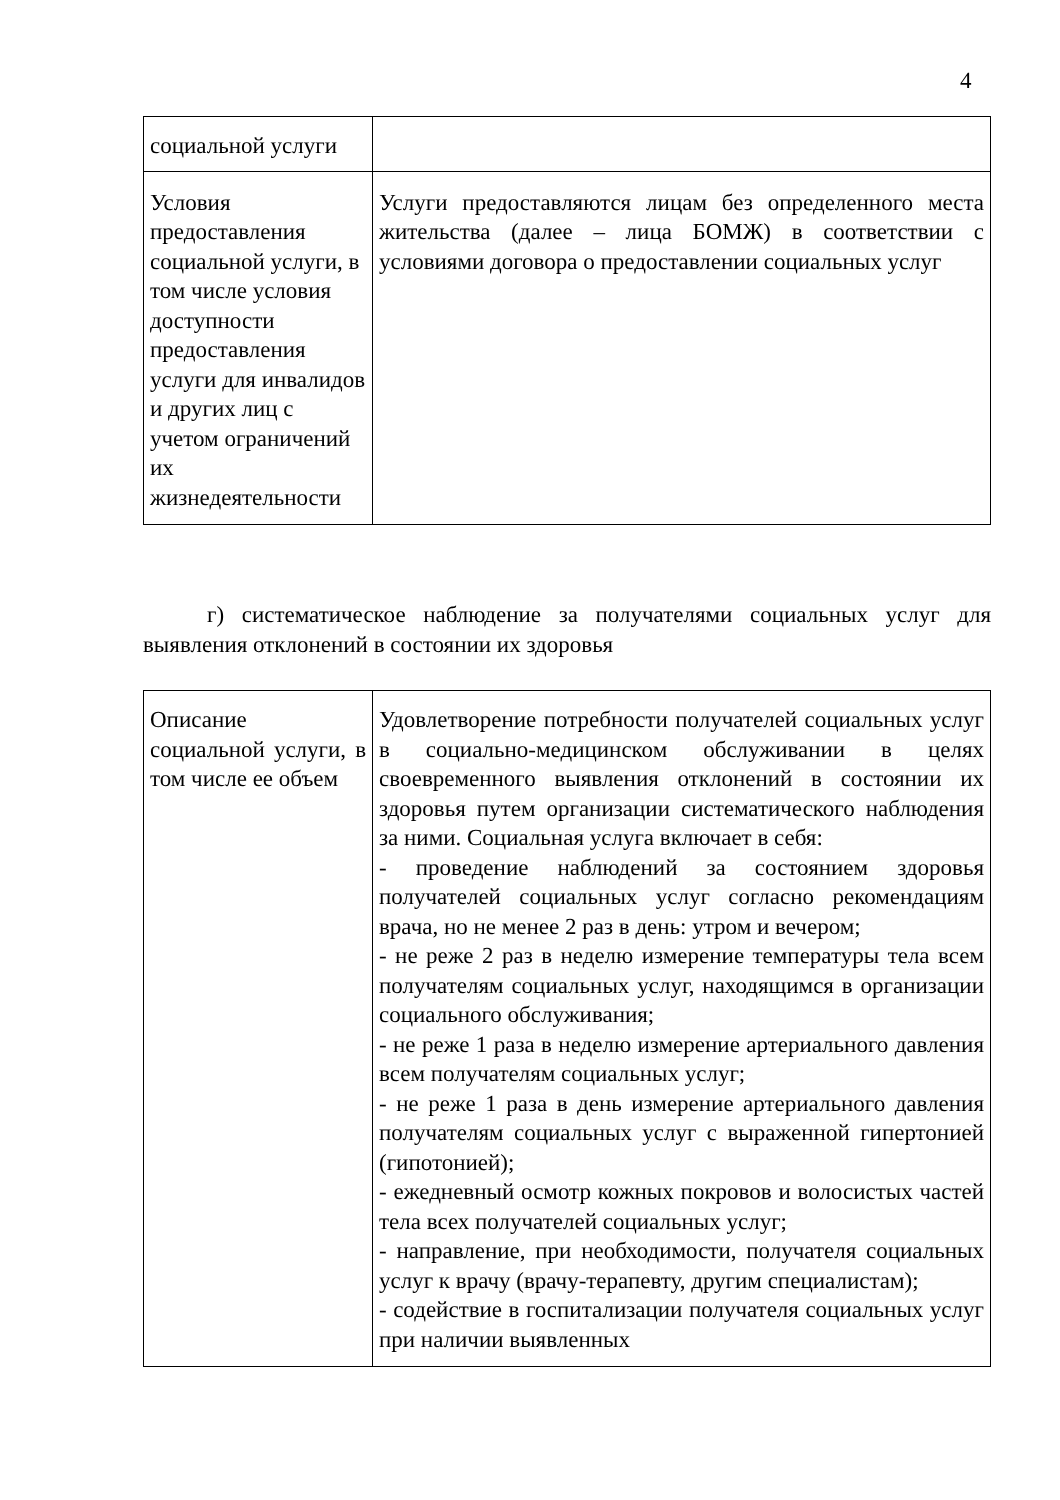4
| социальной услуги | |
| Условия предоставления социальной услуги, в том числе условия доступности предоставления услуги для инвалидов и других лиц с учетом ограничений их жизнедеятельности | Услуги предоставляются лицам без определенного места жительства (далее – лица БОМЖ) в соответствии с условиями договора о предоставлении социальных услуг |
г) систематическое наблюдение за получателями социальных услуг для выявления отклонений в состоянии их здоровья
| Описание социальной услуги, в том числе ее объем | Удовлетворение потребности получателей социальных услуг в социально-медицинском обслуживании в целях своевременного выявления отклонений в состоянии их здоровья путем организации систематического наблюдения за ними. Социальная услуга включает в себя: - проведение наблюдений за состоянием здоровья получателей социальных услуг согласно рекомендациям врача, но не менее 2 раз в день: утром и вечером; - не реже 2 раз в неделю измерение температуры тела всем получателям социальных услуг, находящимся в организации социального обслуживания; - не реже 1 раза в неделю измерение артериального давления всем получателям социальных услуг; - не реже 1 раза в день измерение артериального давления получателям социальных услуг с выраженной гипертонией (гипотонией); - ежедневный осмотр кожных покровов и волосистых частей тела всех получателей социальных услуг; - направление, при необходимости, получателя социальных услуг к врачу (врачу-терапевту, другим специалистам); - содействие в госпитализации получателя социальных услуг при наличии выявленных |